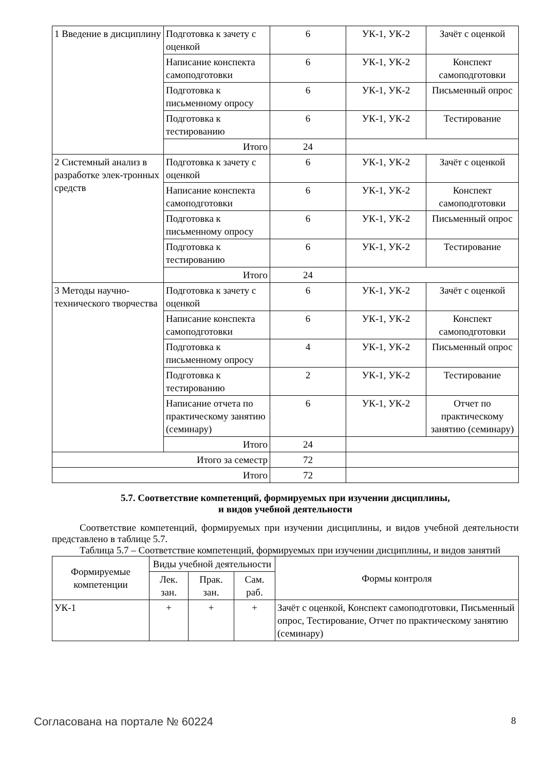| 1 Введение в дисциплину | Подготовка к зачету с оценкой | 6 | УК-1, УК-2 | Зачёт с оценкой |
| | Написание конспекта самоподготовки | 6 | УК-1, УК-2 | Конспект самоподготовки |
| | Подготовка к письменному опросу | 6 | УК-1, УК-2 | Письменный опрос |
| | Подготовка к тестированию | 6 | УК-1, УК-2 | Тестирование |
| | Итого | 24 | | |
| 2 Системный анализ в разработке элек-тронных средств | Подготовка к зачету с оценкой | 6 | УК-1, УК-2 | Зачёт с оценкой |
| | Написание конспекта самоподготовки | 6 | УК-1, УК-2 | Конспект самоподготовки |
| | Подготовка к письменному опросу | 6 | УК-1, УК-2 | Письменный опрос |
| | Подготовка к тестированию | 6 | УК-1, УК-2 | Тестирование |
| | Итого | 24 | | |
| 3 Методы научно-технического творчества | Подготовка к зачету с оценкой | 6 | УК-1, УК-2 | Зачёт с оценкой |
| | Написание конспекта самоподготовки | 6 | УК-1, УК-2 | Конспект самоподготовки |
| | Подготовка к письменному опросу | 4 | УК-1, УК-2 | Письменный опрос |
| | Подготовка к тестированию | 2 | УК-1, УК-2 | Тестирование |
| | Написание отчета по практическому занятию (семинару) | 6 | УК-1, УК-2 | Отчет по практическому занятию (семинару) |
| | Итого | 24 | | |
| Итого за семестр | | 72 | | |
| Итого | | 72 | | |
5.7. Соответствие компетенций, формируемых при изучении дисциплины,
и видов учебной деятельности
Соответствие компетенций, формируемых при изучении дисциплины, и видов учебной деятельности представлено в таблице 5.7.
Таблица 5.7 – Соответствие компетенций, формируемых при изучении дисциплины, и видов занятий
| Формируемые компетенции | Виды учебной деятельности | | | Формы контроля |
| --- | --- | --- | --- | --- |
| | Лек. зан. | Прак. зан. | Сам. раб. | |
| УК-1 | + | + | + | Зачёт с оценкой, Конспект самоподготовки, Письменный опрос, Тестирование, Отчет по практическому занятию (семинару) |
Согласована на портале № 60224 8